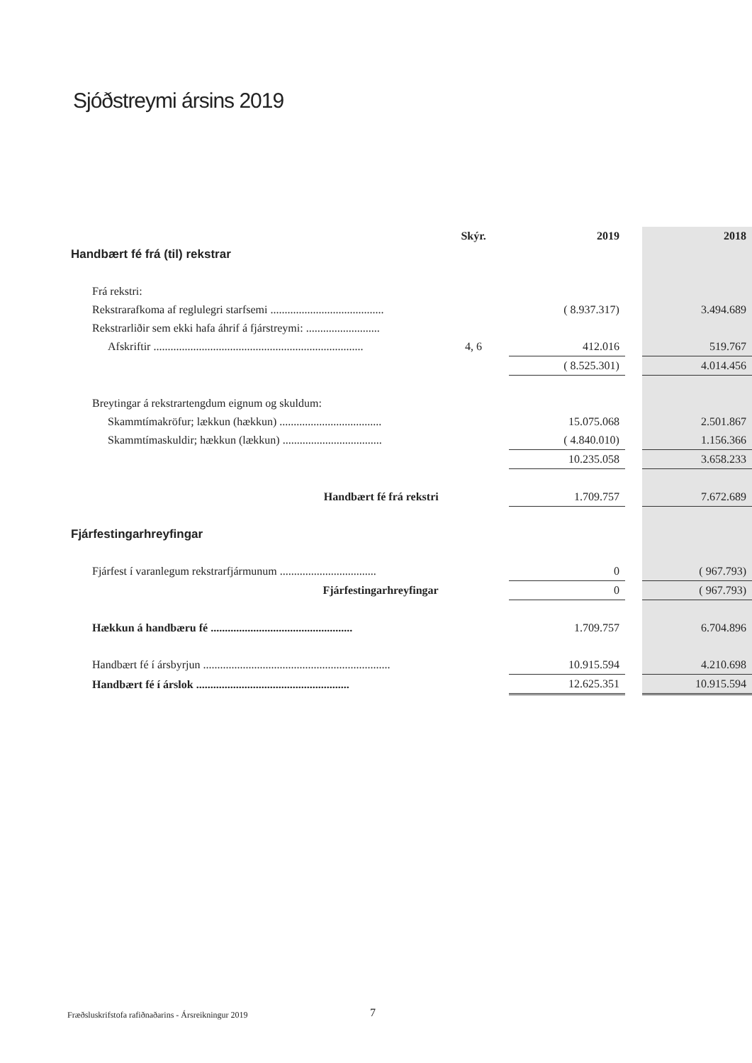Sjóðstreymi ársins 2019
| | Skýr. | 2019 | | 2018 |
| --- | --- | --- | --- | --- |
| Handbært fé frá (til) rekstrar | | | | |
| Frá rekstri: | | | | |
| Rekstrarafkoma af reglulegri starfsemi ........................................ | | ( 8.937.317) | | 3.494.689 |
| Rekstrarliðir sem ekki hafa áhrif á fjárstreymi: .......................... | | | | |
| Afskriftir .......................................................................... | 4, 6 | 412.016 | | 519.767 |
| | | ( 8.525.301) | | 4.014.456 |
| Breytingar á rekstrartengdum eignum og skuldum: | | | | |
| Skammtímakröfur; lækkun (hækkun) .................................... | | 15.075.068 | | 2.501.867 |
| Skammtímaskuldir; hækkun (lækkun) ................................... | | ( 4.840.010) | | 1.156.366 |
| | | 10.235.058 | | 3.658.233 |
| Handbært fé frá rekstri | | 1.709.757 | | 7.672.689 |
| Fjárfestingarhreyfingar | | | | |
| Fjárfest í varanlegum rekstrarfjármunum .................................. | | 0 | | ( 967.793) |
| Fjárfestingarhreyfingar | | 0 | | ( 967.793) |
| Hækkun á handbæru fé .................................................. | | 1.709.757 | | 6.704.896 |
| Handbært fé í ársbyrjun .................................................................. | | 10.915.594 | | 4.210.698 |
| Handbært fé í árslok ...................................................... | | 12.625.351 | | 10.915.594 |
Fræðsluskrifstofa rafiðnaðarins - Ársreikningur 2019
7